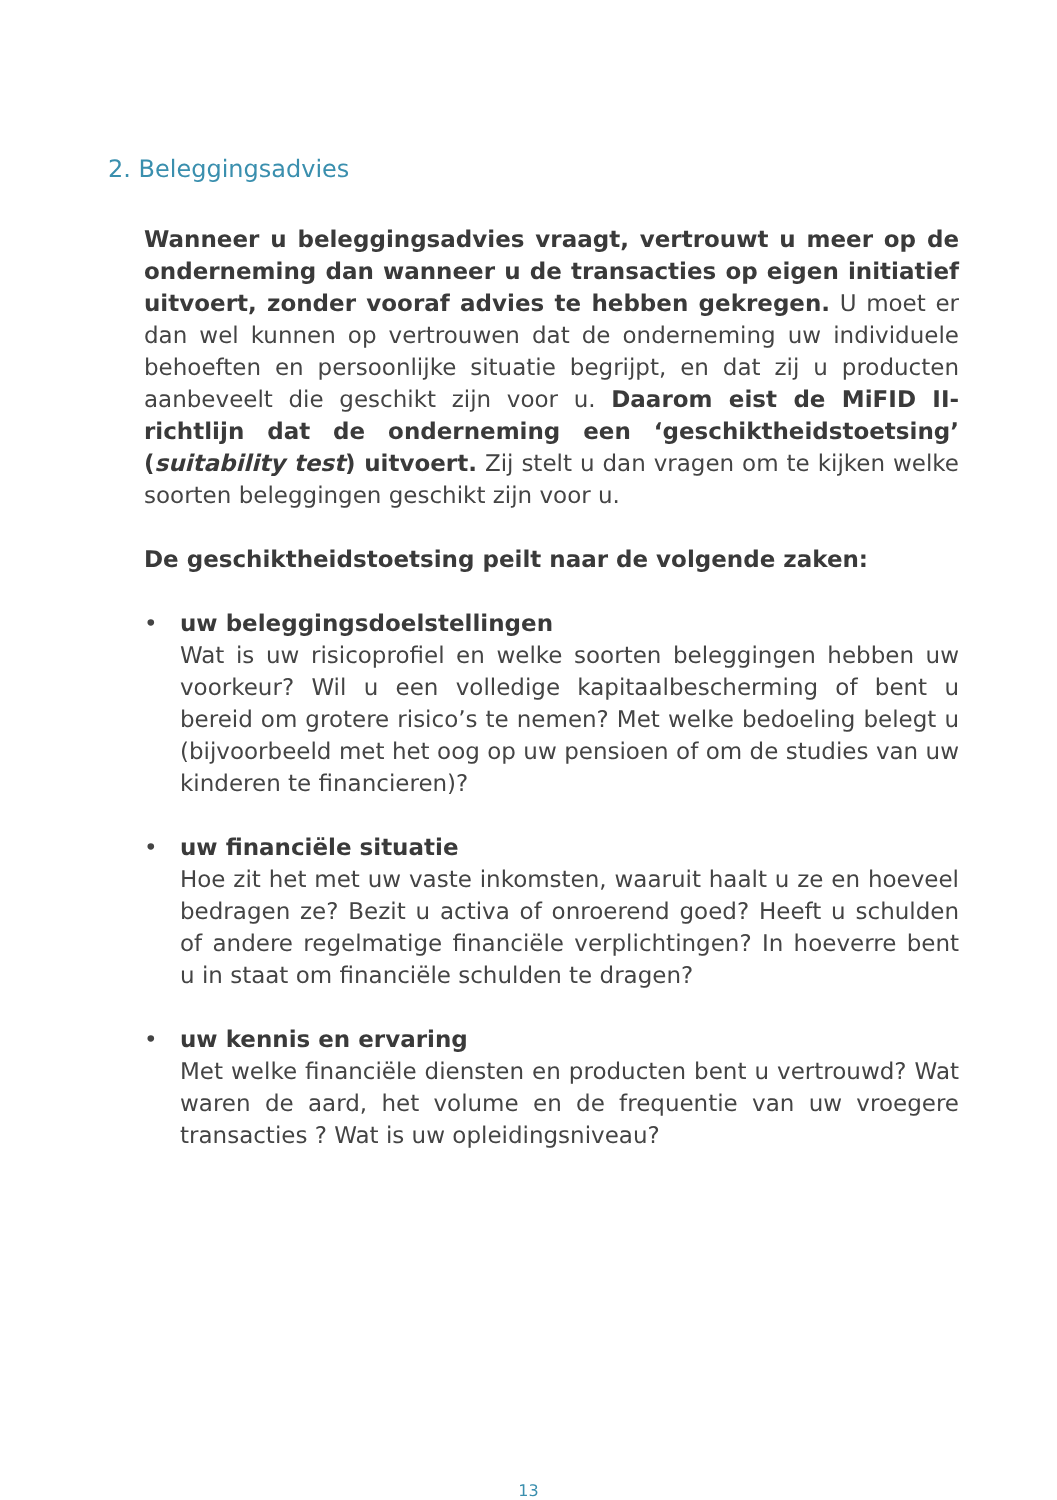2. Beleggingsadvies
Wanneer u beleggingsadvies vraagt, vertrouwt u meer op de onderneming dan wanneer u de transacties op eigen initiatief uitvoert, zonder vooraf advies te hebben gekregen. U moet er dan wel kunnen op vertrouwen dat de onderneming uw individuele behoeften en persoonlijke situatie begrijpt, en dat zij u producten aanbeveelt die geschikt zijn voor u. Daarom eist de MiFID II-richtlijn dat de onderneming een ‘geschiktheids­toetsing’ (suitability test) uitvoert. Zij stelt u dan vragen om te kijken welke soorten beleggingen geschikt zijn voor u.
De geschiktheidstoetsing peilt naar de volgende zaken:
• uw beleggingsdoelstellingen
Wat is uw risicoprofiel en welke soorten beleggingen hebben uw voorkeur? Wil u een volledige kapitaalbescherming of bent u bereid om grotere risico’s te nemen? Met welke bedoeling belegt u (bijvoorbeeld met het oog op uw pensioen of om de studies van uw kinderen te financieren)?
• uw financiële situatie
Hoe zit het met uw vaste inkomsten, waaruit haalt u ze en hoeveel bedragen ze? Bezit u activa of onroerend goed? Heeft u schulden of andere regelmatige financiële verplichtingen? In hoeverre bent u in staat om financiële schulden te dragen?
• uw kennis en ervaring
Met welke financiële diensten en producten bent u vertrouwd? Wat waren de aard, het volume en de frequentie van uw vroegere transacties ? Wat is uw opleidingsniveau?
13